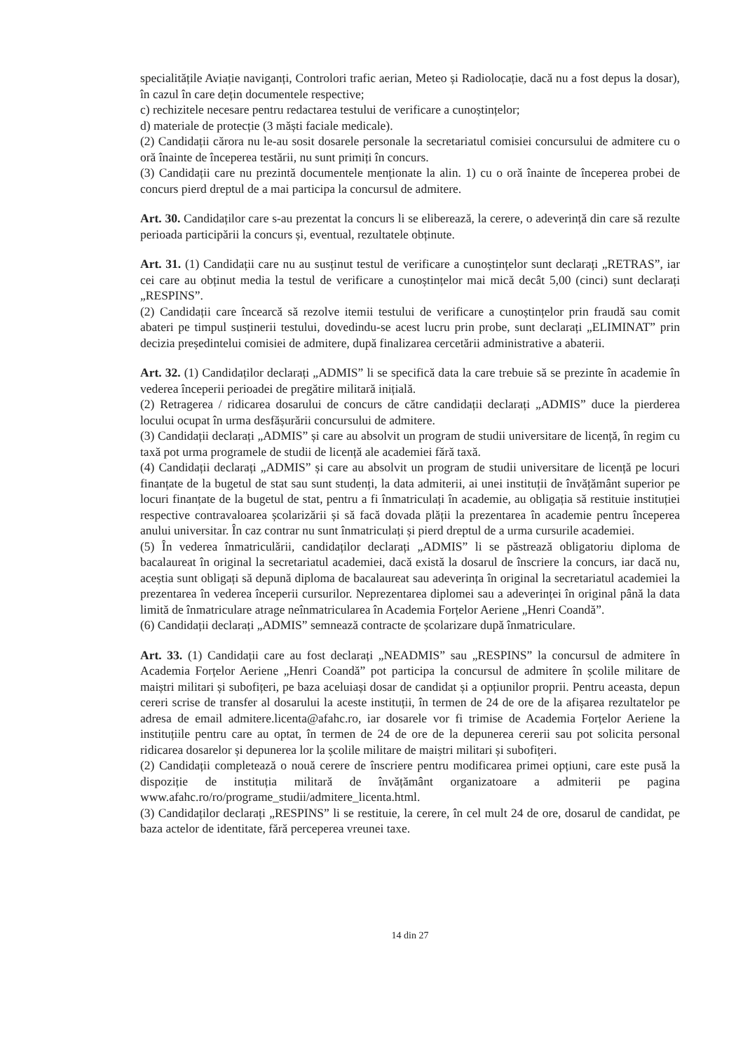specialitățile Aviație naviganți, Controlori trafic aerian, Meteo și Radiolocație, dacă nu a fost depus la dosar), în cazul în care dețin documentele respective;
c) rechizitele necesare pentru redactarea testului de verificare a cunoștințelor;
d) materiale de protecție (3 măști faciale medicale).
(2) Candidații cărora nu le-au sosit dosarele personale la secretariatul comisiei concursului de admitere cu o oră înainte de începerea testării, nu sunt primiți în concurs.
(3) Candidații care nu prezintă documentele menționate la alin. 1) cu o oră înainte de începerea probei de concurs pierd dreptul de a mai participa la concursul de admitere.
Art. 30. Candidaților care s-au prezentat la concurs li se eliberează, la cerere, o adeverință din care să rezulte perioada participării la concurs și, eventual, rezultatele obținute.
Art. 31. (1) Candidații care nu au susținut testul de verificare a cunoștințelor sunt declarați „RETRAS”, iar cei care au obținut media la testul de verificare a cunoștințelor mai mică decât 5,00 (cinci) sunt declarați „RESPINS”.
(2) Candidații care încearcă să rezolve itemii testului de verificare a cunoștințelor prin fraudă sau comit abateri pe timpul susținerii testului, dovedindu-se acest lucru prin probe, sunt declarați „ELIMINAT” prin decizia președintelui comisiei de admitere, după finalizarea cercetării administrative a abaterii.
Art. 32. (1) Candidaților declarați „ADMIS” li se specifică data la care trebuie să se prezinte în academie în vederea începerii perioadei de pregătire militară inițială.
(2) Retragerea / ridicarea dosarului de concurs de către candidații declarați „ADMIS” duce la pierderea locului ocupat în urma desfășurării concursului de admitere.
(3) Candidații declarați „ADMIS” și care au absolvit un program de studii universitare de licență, în regim cu taxă pot urma programele de studii de licență ale academiei fără taxă.
(4) Candidații declarați „ADMIS” și care au absolvit un program de studii universitare de licență pe locuri finanțate de la bugetul de stat sau sunt studenți, la data admiterii, ai unei instituții de învățământ superior pe locuri finanțate de la bugetul de stat, pentru a fi înmatriculați în academie, au obligația să restituie instituției respective contravaloarea școlarizării și să facă dovada plății la prezentarea în academie pentru începerea anului universitar. În caz contrar nu sunt înmatriculați și pierd dreptul de a urma cursurile academiei.
(5) În vederea înmatriculării, candidaților declarați „ADMIS” li se păstrează obligatoriu diploma de bacalaureat în original la secretariatul academiei, dacă există la dosarul de înscriere la concurs, iar dacă nu, aceștia sunt obligați să depună diploma de bacalaureat sau adeverința în original la secretariatul academiei la prezentarea în vederea începerii cursurilor. Neprezentarea diplomei sau a adeverinței în original până la data limită de înmatriculare atrage neînmatricularea în Academia Forțelor Aeriene „Henri Coandă”.
(6) Candidații declarați „ADMIS” semnează contracte de școlarizare după înmatriculare.
Art. 33. (1) Candidații care au fost declarați „NEADMIS” sau „RESPINS” la concursul de admitere în Academia Forțelor Aeriene „Henri Coandă” pot participa la concursul de admitere în școlile militare de maiștri militari și subofițeri, pe baza aceluiași dosar de candidat și a opțiunilor proprii. Pentru aceasta, depun cereri scrise de transfer al dosarului la aceste instituții, în termen de 24 de ore de la afișarea rezultatelor pe adresa de email admitere.licenta@afahc.ro, iar dosarele vor fi trimise de Academia Forțelor Aeriene la instituțiile pentru care au optat, în termen de 24 de ore de la depunerea cererii sau pot solicita personal ridicarea dosarelor și depunerea lor la școlile militare de maiștri militari și subofițeri.
(2) Candidații completează o nouă cerere de înscriere pentru modificarea primei opțiuni, care este pusă la dispoziție de instituția militară de învățământ organizatoare a admiterii pe pagina www.afahc.ro/ro/programe_studii/admitere_licenta.html.
(3) Candidaților declarați „RESPINS” li se restituie, la cerere, în cel mult 24 de ore, dosarul de candidat, pe baza actelor de identitate, fără perceperea vreunei taxe.
14 din 27